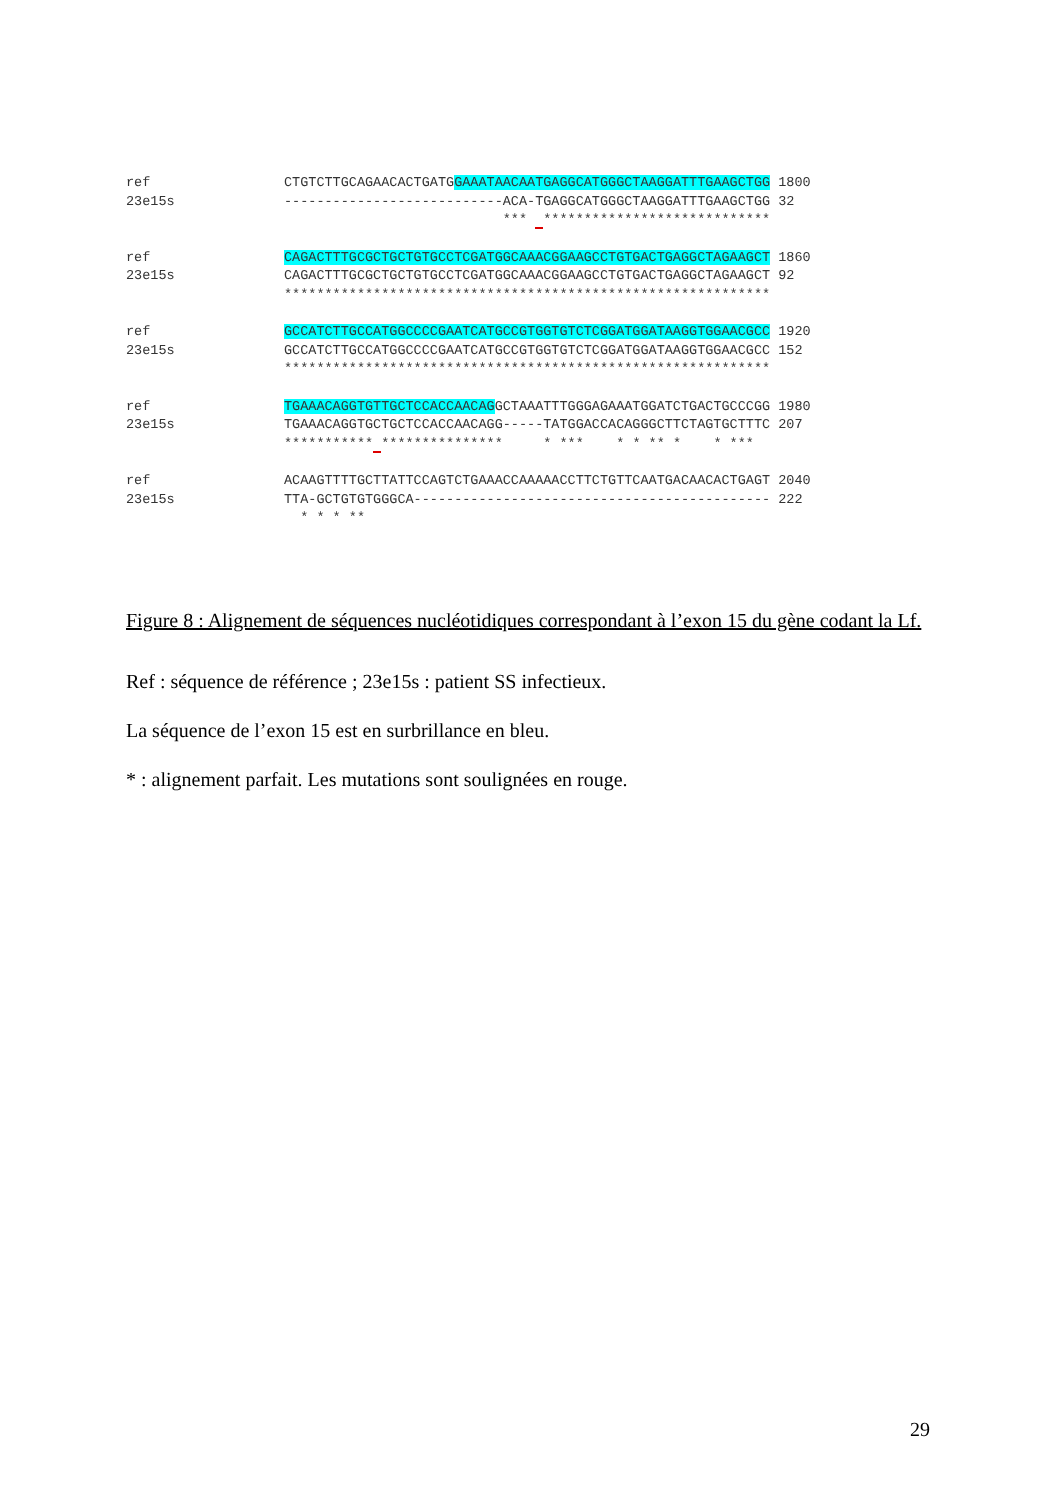ref CTGTCTTGCAGAACACTGATGGAAATAACAATGAGGCATGGGCTAAGGATTTGAAGCTGG 1800 23e15s ---------------------------ACA-TGAGGCATGGGCTAAGGATTTGAAGCTGG 32 *** ****************************
ref CAGACTTTGCGCTGCTGTGCCTCGATGGCAAACGGAAGCCTGTGACTGAGGCTAGAAGCT 1860 23e15s CAGACTTTGCGCTGCTGTGCCTCGATGGCAAACGGAAGCCTGTGACTGAGGCTAGAAGCT 92 ************************************************************
ref GCCATCTTGCCATGGCCCCGAATCATGCCGTGGTGTCTCGGATGGATAAGGTGGAACGCC 1920 23e15s GCCATCTTGCCATGGCCCCGAATCATGCCGTGGTGTCTCGGATGGATAAGGTGGAACGCC 152 ************************************************************
ref TGAAACAGGTGTTGCTCCACCAACAGGCTAAATTTGGGAGAAATGGATCTGACTGCCCGG 1980 23e15s TGAAACAGGTGCTGCTCCACCAACAGG-----TATGGACCACAGGGCTTCTAGTGCTTTC 207 *********** *************** * *** * * ** * * ***
ref ACAAGTTTTGCTTATTCCAGTCTGAAACCAAAAACCTTCTGTTCAATGACAACACTGAGT 2040 23e15s TTA-GCTGTGTGGGCA-------------------------------------------- 222 * * * **
Figure 8 : Alignement de séquences nucléotidiques correspondant à l’exon 15 du gène codant la Lf.
Ref : séquence de référence ; 23e15s : patient SS infectieux.
La séquence de l’exon 15 est en surbrillance en bleu.
* : alignement parfait. Les mutations sont soulignées en rouge.
29